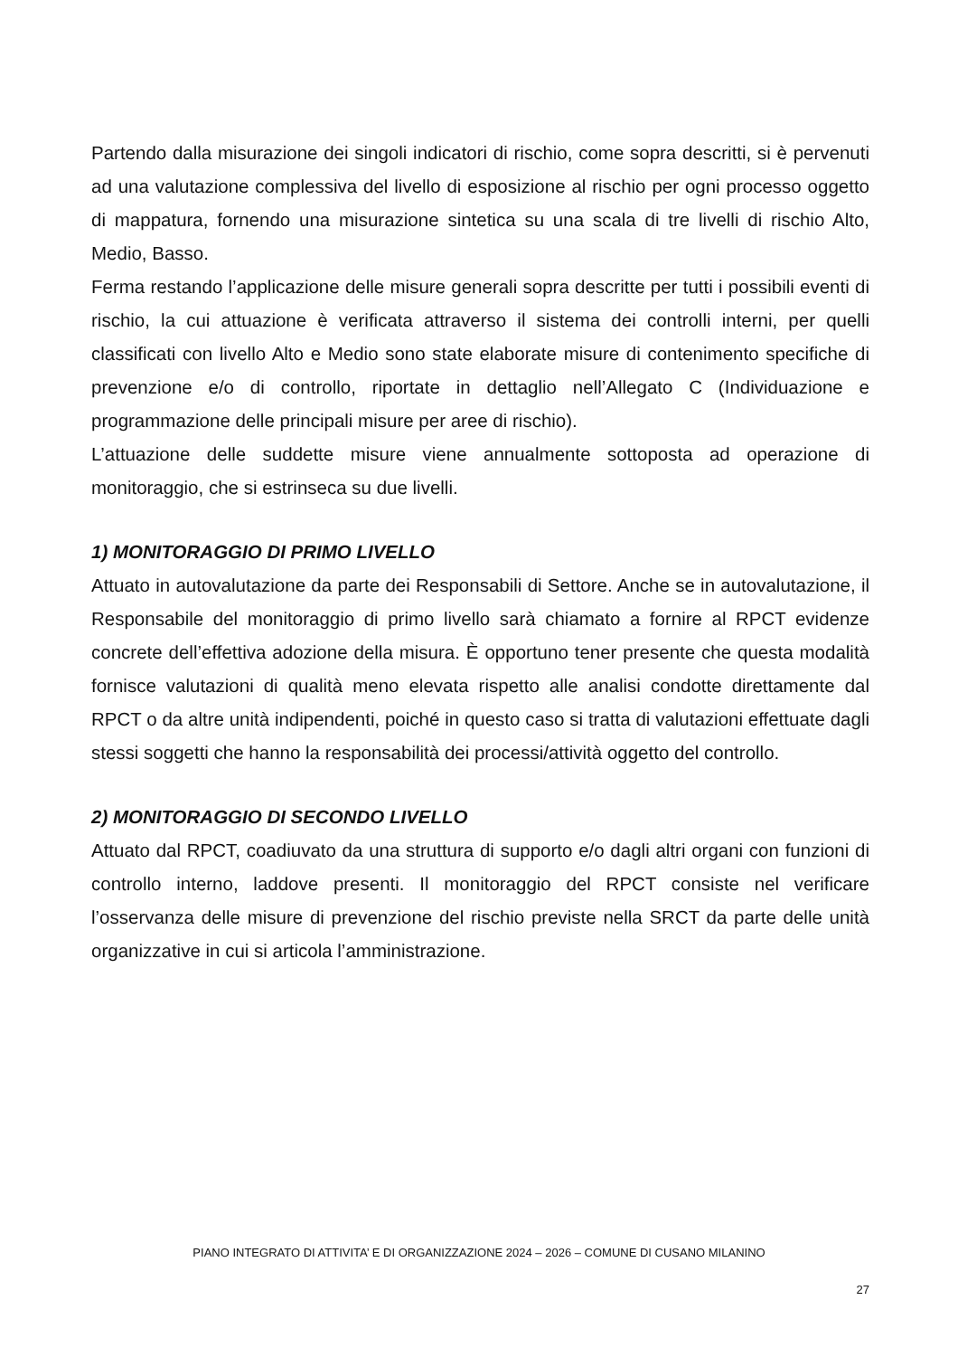Partendo dalla misurazione dei singoli indicatori di rischio, come sopra descritti, si è pervenuti ad una valutazione complessiva del livello di esposizione al rischio per ogni processo oggetto di mappatura, fornendo una misurazione sintetica su una scala di tre livelli di rischio Alto, Medio, Basso.
Ferma restando l’applicazione delle misure generali sopra descritte per tutti i possibili eventi di rischio, la cui attuazione è verificata attraverso il sistema dei controlli interni, per quelli classificati con livello Alto e Medio sono state elaborate misure di contenimento specifiche di prevenzione e/o di controllo, riportate in dettaglio nell’Allegato C (Individuazione e programmazione delle principali misure per aree di rischio).
L’attuazione delle suddette misure viene annualmente sottoposta ad operazione di monitoraggio, che si estrinseca su due livelli.
1) MONITORAGGIO DI PRIMO LIVELLO
Attuato in autovalutazione da parte dei Responsabili di Settore. Anche se in autovalutazione, il Responsabile del monitoraggio di primo livello sarà chiamato a fornire al RPCT evidenze concrete dell’effettiva adozione della misura. È opportuno tener presente che questa modalità fornisce valutazioni di qualità meno elevata rispetto alle analisi condotte direttamente dal RPCT o da altre unità indipendenti, poiché in questo caso si tratta di valutazioni effettuate dagli stessi soggetti che hanno la responsabilità dei processi/attività oggetto del controllo.
2) MONITORAGGIO DI SECONDO LIVELLO
Attuato dal RPCT, coadiuvato da una struttura di supporto e/o dagli altri organi con funzioni di controllo interno, laddove presenti. Il monitoraggio del RPCT consiste nel verificare l’osservanza delle misure di prevenzione del rischio previste nella SRCT da parte delle unità organizzative in cui si articola l’amministrazione.
PIANO INTEGRATO DI ATTIVITA’ E DI ORGANIZZAZIONE 2024 – 2026 – COMUNE DI CUSANO MILANINO
27